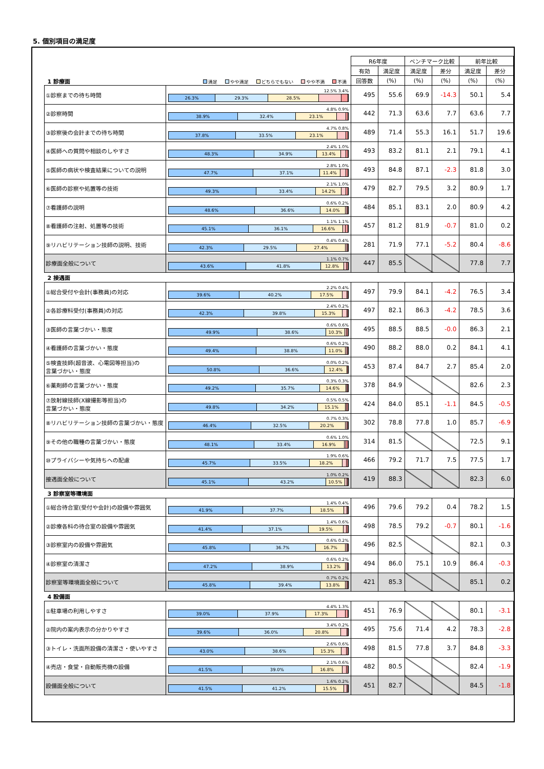5. 個別項目の満足度
| 1 診療面 | 満足 やや満足 どちらでもない やや不満 不満 | R6年度 | | ベンチマーク比較 | | 前年比較 | |
| | | 有効 | 満足度 | 満足度 | 差分 | 満足度 | 差分 |
| | | 回答数 | (%) | (%) | (%) | (%) | (%) |
| ①診察までの待ち時間 | 12.5% 3.4% 26.3% 29.3% 28.5% | 495 | 55.6 | 69.9 | -14.3 | 50.1 | 5.4 |
| ②診察時間 | 4.8% 0.9% 38.9% 32.4% 23.1% | 442 | 71.3 | 63.6 | 7.7 | 63.6 | 7.7 |
| ③診察後の会計までの待ち時間 | 4.7% 0.8% 37.8% 33.5% 23.1% | 489 | 71.4 | 55.3 | 16.1 | 51.7 | 19.6 |
| ④医師への質問や相談のしやすさ | 2.4% 1.0% 48.3% 34.9% 13.4% | 493 | 83.2 | 81.1 | 2.1 | 79.1 | 4.1 |
| ⑤医師の病状や検査結果についての説明 | 2.8% 1.0% 47.7% 37.1% 11.4% | 493 | 84.8 | 87.1 | -2.3 | 81.8 | 3.0 |
| ⑥医師の診察や処置等の技術 | 2.1% 1.0% 49.3% 33.4% 14.2% | 479 | 82.7 | 79.5 | 3.2 | 80.9 | 1.7 |
| ⑦看護師の説明 | 0.6% 0.2% 48.6% 36.6% 14.0% | 484 | 85.1 | 83.1 | 2.0 | 80.9 | 4.2 |
| ⑧看護師の注射、処置等の技術 | 1.1% 1.1% 45.1% 36.1% 16.6% | 457 | 81.2 | 81.9 | -0.7 | 81.0 | 0.2 |
| ⑨リハビリテーション技師の説明、技術 | 0.4% 0.4% 42.3% 29.5% 27.4% | 281 | 71.9 | 77.1 | -5.2 | 80.4 | -8.6 |
| 診療面全般について | 1.1% 0.7% 43.6% 41.8% 12.8% | 447 | 85.5 | | | 77.8 | 7.7 |
| 2 接遇面 | | | | | | | |
| ①総合受付や会計(事務員)の対応 | 2.2% 0.4% 39.6% 40.2% 17.5% | 497 | 79.9 | 84.1 | -4.2 | 76.5 | 3.4 |
| ②各診療科受付(事務員)の対応 | 2.4% 0.2% 42.3% 39.8% 15.3% | 497 | 82.1 | 86.3 | -4.2 | 78.5 | 3.6 |
| ③医師の言葉づかい・態度 | 0.6% 0.6% 49.9% 38.6% 10.3% | 495 | 88.5 | 88.5 | -0.0 | 86.3 | 2.1 |
| ④看護師の言葉づかい・態度 | 0.6% 0.2% 49.4% 38.8% 11.0% | 490 | 88.2 | 88.0 | 0.2 | 84.1 | 4.1 |
| ⑤検査技師(超音波、心電図等担当)の 言葉づかい・態度 | 0.0% 0.2% 50.8% 36.6% 12.4% | 453 | 87.4 | 84.7 | 2.7 | 85.4 | 2.0 |
| ⑥薬剤師の言葉づかい・態度 | 0.3% 0.3% 49.2% 35.7% 14.6% | 378 | 84.9 | | | 82.6 | 2.3 |
| ⑦放射線技師(X線撮影等担当)の 言葉づかい・態度 | 0.5% 0.5% 49.8% 34.2% 15.1% | 424 | 84.0 | 85.1 | -1.1 | 84.5 | -0.5 |
| ⑧リハビリテーション技師の言葉づかい・態度 | 0.7% 0.3% 46.4% 32.5% 20.2% | 302 | 78.8 | 77.8 | 1.0 | 85.7 | -6.9 |
| ⑨その他の職種の言葉づかい・態度 | 0.6% 1.0% 48.1% 33.4% 16.9% | 314 | 81.5 | | | 72.5 | 9.1 |
| ⑩プライバシーや気持ちへの配慮 | 1.9% 0.6% 45.7% 33.5% 18.2% | 466 | 79.2 | 71.7 | 7.5 | 77.5 | 1.7 |
| 接遇面全般について | 1.0% 0.2% 45.1% 43.2% 10.5% | 419 | 88.3 | | | 82.3 | 6.0 |
| 3 診察室等環境面 | | | | | | | |
| ①総合待合室(受付や会計)の設備や雰囲気 | 1.4% 0.4% 41.9% 37.7% 18.5% | 496 | 79.6 | 79.2 | 0.4 | 78.2 | 1.5 |
| ②診療各科の待合室の設備や雰囲気 | 1.4% 0.6% 41.4% 37.1% 19.5% | 498 | 78.5 | 79.2 | -0.7 | 80.1 | -1.6 |
| ③診察室内の設備や雰囲気 | 0.6% 0.2% 45.8% 36.7% 16.7% | 496 | 82.5 | | | 82.1 | 0.3 |
| ④診察室の清潔さ | 0.6% 0.2% 47.2% 38.9% 13.2% | 494 | 86.0 | 75.1 | 10.9 | 86.4 | -0.3 |
| 診察室等環境面全般について | 0.7% 0.2% 45.8% 39.4% 13.8% | 421 | 85.3 | | | 85.1 | 0.2 |
| 4 設備面 | | | | | | | |
| ①駐車場の利用しやすさ | 4.4% 1.3% 39.0% 37.9% 17.3% | 451 | 76.9 | | | 80.1 | -3.1 |
| ②院内の案内表示の分かりやすさ | 3.4% 0.2% 39.6% 36.0% 20.8% | 495 | 75.6 | 71.4 | 4.2 | 78.3 | -2.8 |
| ③トイレ・洗面所設備の清潔さ・使いやすさ | 2.6% 0.6% 43.0% 38.6% 15.3% | 498 | 81.5 | 77.8 | 3.7 | 84.8 | -3.3 |
| ④売店・食堂・自動販売機の設備 | 2.1% 0.6% 41.5% 39.0% 16.8% | 482 | 80.5 | | | 82.4 | -1.9 |
| 設備面全般について | 1.6% 0.2% 41.5% 41.2% 15.5% | 451 | 82.7 | | | 84.5 | -1.8 |